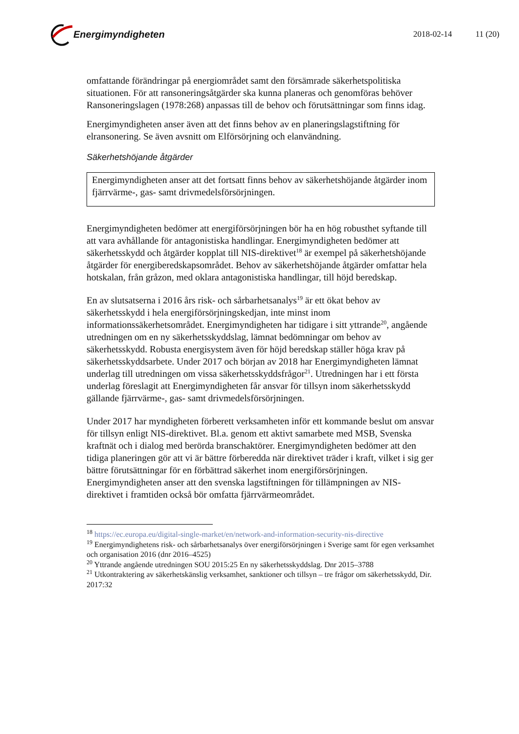Energimyndigheten
2018-02-14 11 (20)
omfattande förändringar på energiområdet samt den försämrade säkerhetspolitiska situationen. För att ransoneringsåtgärder ska kunna planeras och genomföras behöver Ransoneringslagen (1978:268) anpassas till de behov och förutsättningar som finns idag.
Energimyndigheten anser även att det finns behov av en planeringslagstiftning för elransonering. Se även avsnitt om Elförsörjning och elanvändning.
Säkerhetshöjande åtgärder
Energimyndigheten anser att det fortsatt finns behov av säkerhetshöjande åtgärder inom fjärrvärme-, gas- samt drivmedelsförsörjningen.
Energimyndigheten bedömer att energiförsörjningen bör ha en hög robusthet syftande till att vara avhållande för antagonistiska handlingar. Energimyndigheten bedömer att säkerhetsskydd och åtgärder kopplat till NIS-direktivet<sup>18</sup> är exempel på säkerhetshöjande åtgärder för energiberedskapsområdet. Behov av säkerhetshöjande åtgärder omfattar hela hotskalan, från gråzon, med oklara antagonistiska handlingar, till höjd beredskap.
En av slutsatserna i 2016 års risk- och sårbarhetsanalys<sup>19</sup> är ett ökat behov av säkerhetsskydd i hela energiförsörjningskedjan, inte minst inom informationssäkerhetsområdet. Energimyndigheten har tidigare i sitt yttrande<sup>20</sup>, angående utredningen om en ny säkerhetsskyddslag, lämnat bedömningar om behov av säkerhetsskydd. Robusta energisystem även för höjd beredskap ställer höga krav på säkerhetsskyddsarbete. Under 2017 och början av 2018 har Energimyndigheten lämnat underlag till utredningen om vissa säkerhetsskyddsfrågor<sup>21</sup>. Utredningen har i ett första underlag föreslagit att Energimyndigheten får ansvar för tillsyn inom säkerhetsskydd gällande fjärrvärme-, gas- samt drivmedelsförsörjningen.
Under 2017 har myndigheten förberett verksamheten inför ett kommande beslut om ansvar för tillsyn enligt NIS-direktivet. Bl.a. genom ett aktivt samarbete med MSB, Svenska kraftnät och i dialog med berörda branschaktörer. Energimyndigheten bedömer att den tidiga planeringen gör att vi är bättre förberedda när direktivet träder i kraft, vilket i sig ger bättre förutsättningar för en förbättrad säkerhet inom energiförsörjningen. Energimyndigheten anser att den svenska lagstiftningen för tillämpningen av NIS-direktivet i framtiden också bör omfatta fjärrvärmeområdet.
<sup>18</sup> https://ec.europa.eu/digital-single-market/en/network-and-information-security-nis-directive
<sup>19</sup> Energimyndighetens risk- och sårbarhetsanalys över energiförsörjningen i Sverige samt för egen verksamhet och organisation 2016 (dnr 2016–4525)
<sup>20</sup> Yttrande angående utredningen SOU 2015:25 En ny säkerhetsskyddslag. Dnr 2015–3788
<sup>21</sup> Utkontraktering av säkerhetskänslig verksamhet, sanktioner och tillsyn – tre frågor om säkerhetsskydd, Dir. 2017:32